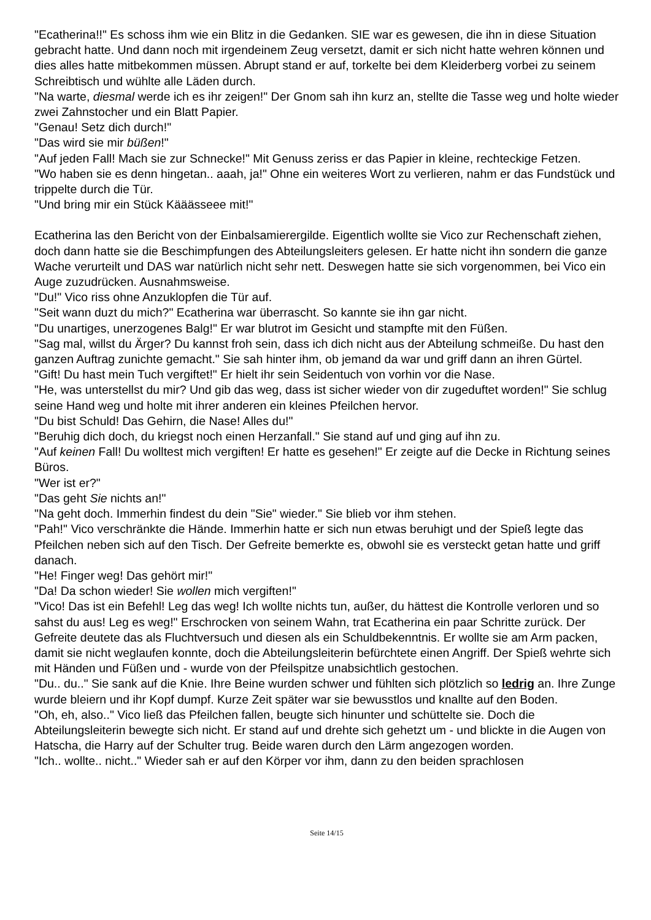"Ecatherina!!" Es schoss ihm wie ein Blitz in die Gedanken. SIE war es gewesen, die ihn in diese Situation gebracht hatte. Und dann noch mit irgendeinem Zeug versetzt, damit er sich nicht hatte wehren können und dies alles hatte mitbekommen müssen. Abrupt stand er auf, torkelte bei dem Kleiderberg vorbei zu seinem Schreibtisch und wühlte alle Läden durch.
"Na warte, diesmal werde ich es ihr zeigen!" Der Gnom sah ihn kurz an, stellte die Tasse weg und holte wieder zwei Zahnstocher und ein Blatt Papier.
"Genau! Setz dich durch!"
"Das wird sie mir büßen!"
"Auf jeden Fall! Mach sie zur Schnecke!" Mit Genuss zeriss er das Papier in kleine, rechteckige Fetzen.
"Wo haben sie es denn hingetan.. aaah, ja!" Ohne ein weiteres Wort zu verlieren, nahm er das Fundstück und trippelte durch die Tür.
"Und bring mir ein Stück Kääässeee mit!"
Ecatherina las den Bericht von der Einbalsamierergilde. Eigentlich wollte sie Vico zur Rechenschaft ziehen, doch dann hatte sie die Beschimpfungen des Abteilungsleiters gelesen. Er hatte nicht ihn sondern die ganze Wache verurteilt und DAS war natürlich nicht sehr nett. Deswegen hatte sie sich vorgenommen, bei Vico ein Auge zuzudrücken. Ausnahmsweise.
"Du!" Vico riss ohne Anzuklopfen die Tür auf.
"Seit wann duzt du mich?" Ecatherina war überrascht. So kannte sie ihn gar nicht.
"Du unartiges, unerzogenes Balg!" Er war blutrot im Gesicht und stampfte mit den Füßen.
"Sag mal, willst du Ärger? Du kannst froh sein, dass ich dich nicht aus der Abteilung schmeiße. Du hast den ganzen Auftrag zunichte gemacht." Sie sah hinter ihm, ob jemand da war und griff dann an ihren Gürtel.
"Gift! Du hast mein Tuch vergiftet!" Er hielt ihr sein Seidentuch von vorhin vor die Nase.
"He, was unterstellst du mir? Und gib das weg, dass ist sicher wieder von dir zugeduftet worden!" Sie schlug seine Hand weg und holte mit ihrer anderen ein kleines Pfeilchen hervor.
"Du bist Schuld! Das Gehirn, die Nase! Alles du!"
"Beruhig dich doch, du kriegst noch einen Herzanfall." Sie stand auf und ging auf ihn zu.
"Auf keinen Fall! Du wolltest mich vergiften! Er hatte es gesehen!" Er zeigte auf die Decke in Richtung seines Büros.
"Wer ist er?"
"Das geht Sie nichts an!"
"Na geht doch. Immerhin findest du dein "Sie" wieder." Sie blieb vor ihm stehen.
"Pah!" Vico verschränkte die Hände. Immerhin hatte er sich nun etwas beruhigt und der Spieß legte das Pfeilchen neben sich auf den Tisch. Der Gefreite bemerkte es, obwohl sie es versteckt getan hatte und griff danach.
"He! Finger weg! Das gehört mir!"
"Da! Da schon wieder! Sie wollen mich vergiften!"
"Vico! Das ist ein Befehl! Leg das weg! Ich wollte nichts tun, außer, du hättest die Kontrolle verloren und so sahst du aus! Leg es weg!" Erschrocken von seinem Wahn, trat Ecatherina ein paar Schritte zurück. Der Gefreite deutete das als Fluchtversuch und diesen als ein Schuldbekenntnis. Er wollte sie am Arm packen, damit sie nicht weglaufen konnte, doch die Abteilungsleiterin befürchtete einen Angriff. Der Spieß wehrte sich mit Händen und Füßen und - wurde von der Pfeilspitze unabsichtlich gestochen.
"Du.. du.." Sie sank auf die Knie. Ihre Beine wurden schwer und fühlten sich plötzlich so ledrig an. Ihre Zunge wurde bleiern und ihr Kopf dumpf. Kurze Zeit später war sie bewusstlos und knallte auf den Boden.
"Oh, eh, also.." Vico ließ das Pfeilchen fallen, beugte sich hinunter und schüttelte sie. Doch die Abteilungsleiterin bewegte sich nicht. Er stand auf und drehte sich gehetzt um - und blickte in die Augen von Hatscha, die Harry auf der Schulter trug. Beide waren durch den Lärm angezogen worden.
"Ich.. wollte.. nicht.." Wieder sah er auf den Körper vor ihm, dann zu den beiden sprachlosen
Seite 14/15